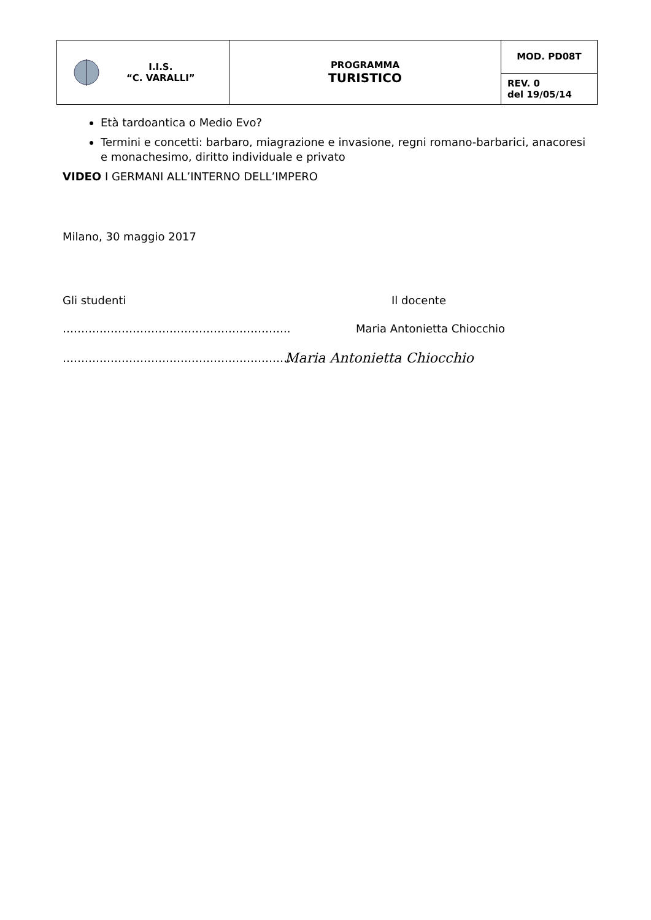| I.I.S. “C. VARALLI” | PROGRAMMA TURISTICO | MOD. PD08T |
| | | REV. 0 del 19/05/14 |
Età tardoantica o Medio Evo?
Termini e concetti: barbaro, miagrazione e invasione, regni romano-barbarici, anacoresi e monachesimo, diritto individuale e privato
VIDEO I GERMANI ALL’INTERNO DELL’IMPERO
Milano, 30 maggio 2017
Gli studenti Il docente
…………………………………………………….. Maria Antonietta Chiocchio
……………………………………………………… Maria Antonietta Chiocchio